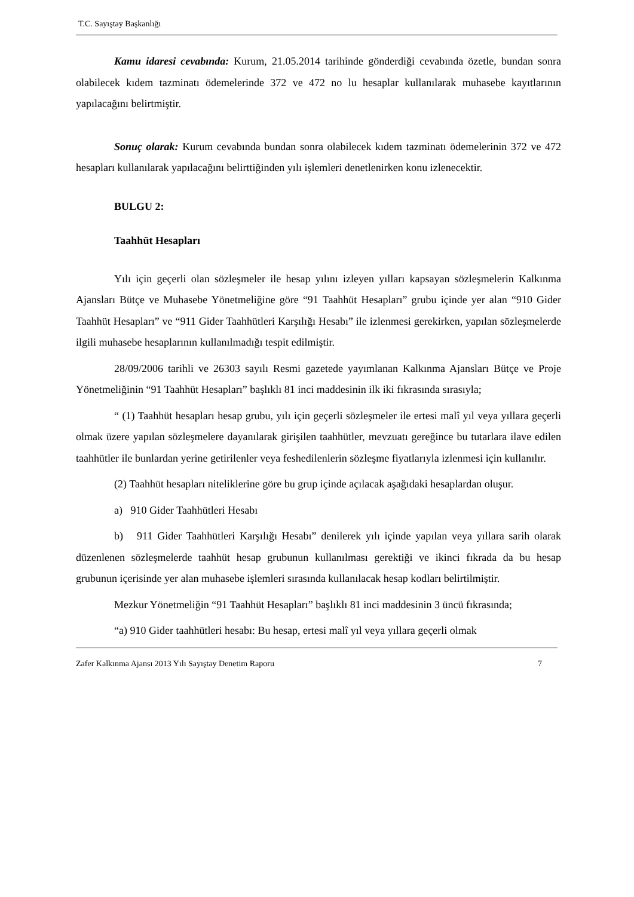T.C. Sayıştay Başkanlığı
Kamu idaresi cevabında: Kurum, 21.05.2014 tarihinde gönderdiği cevabında özetle, bundan sonra olabilecek kıdem tazminatı ödemelerinde 372 ve 472 no lu hesaplar kullanılarak muhasebe kayıtlarının yapılacağını belirtmiştir.
Sonuç olarak: Kurum cevabında bundan sonra olabilecek kıdem tazminatı ödemelerinin 372 ve 472 hesapları kullanılarak yapılacağını belirttiğinden yılı işlemleri denetlenirken konu izlenecektir.
BULGU 2:
Taahhüt Hesapları
Yılı için geçerli olan sözleşmeler ile hesap yılını izleyen yılları kapsayan sözleşmelerin Kalkınma Ajansları Bütçe ve Muhasebe Yönetmeliğine göre “91 Taahhüt Hesapları” grubu içinde yer alan “910 Gider Taahhüt Hesapları” ve “911 Gider Taahhütleri Karşılığı Hesabı” ile izlenmesi gerekirken, yapılan sözleşmelerde ilgili muhasebe hesaplarının kullanılmadığı tespit edilmiştir.
28/09/2006 tarihli ve 26303 sayılı Resmi gazetede yayımlanan Kalkınma Ajansları Bütçe ve Proje Yönetmeliğinin “91 Taahhüt Hesapları” başlıklı 81 inci maddesinin ilk iki fıkrasında sırasıyla;
“ (1) Taahhüt hesapları hesap grubu, yılı için geçerli sözleşmeler ile ertesi malî yıl veya yıllara geçerli olmak üzere yapılan sözleşmelere dayanılarak girişilen taahhütler, mevzuatı gereğince bu tutarlara ilave edilen taahhütler ile bunlardan yerine getirilenler veya feshedilenlerin sözleşme fiyatlarıyla izlenmesi için kullanılır.
(2) Taahhüt hesapları niteliklerine göre bu grup içinde açılacak aşağıdaki hesaplardan oluşur.
a) 910 Gider Taahhütleri Hesabı
b) 911 Gider Taahhütleri Karşılığı Hesabı” denilerek yılı içinde yapılan veya yıllara sarih olarak düzenlenen sözleşmelerde taahhüt hesap grubunun kullanılması gerektiği ve ikinci fıkrada da bu hesap grubunun içerisinde yer alan muhasebe işlemleri sırasında kullanılacak hesap kodları belirtilmiştir.
Mezkur Yönetmeliğin “91 Taahhüt Hesapları” başlıklı 81 inci maddesinin 3 üncü fıkrasında;
“a) 910 Gider taahhütleri hesabı: Bu hesap, ertesi malî yıl veya yıllara geçerli olmak
Zafer Kalkınma Ajansı 2013 Yılı Sayıştay Denetim Raporu 7